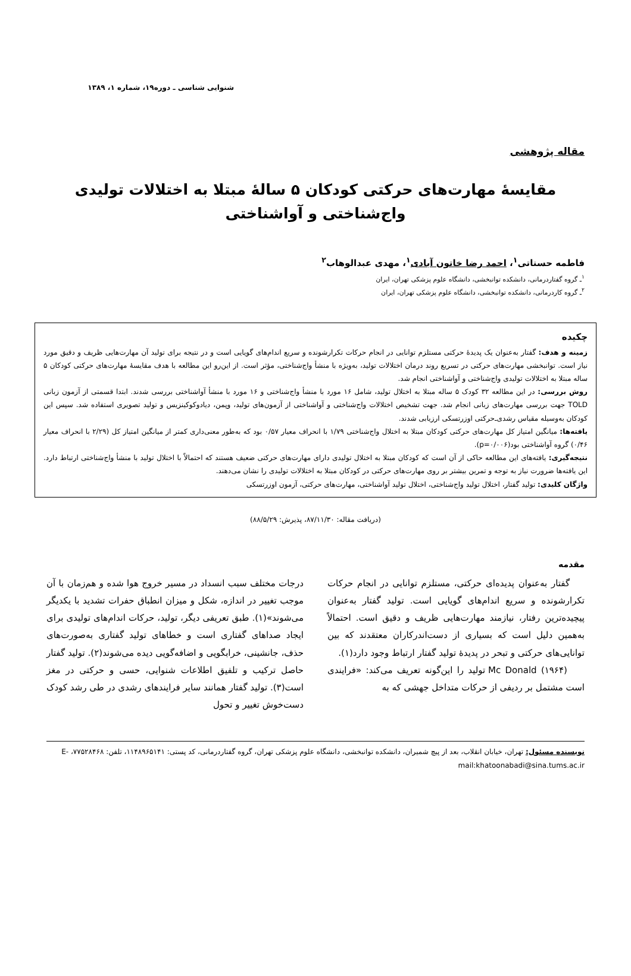شنوایی شناسی ـ دوره۱۹، شماره ۱، ۱۳۸۹
مقاله پژوهشی
مقایسۀ مهارت‌های حرکتی کودکان ۵ سالۀ مبتلا به اختلالات تولیدی واج‌شناختی و آواشناختی
فاطمه حسناتی<sup>۱</sup>، احمد رضا خاتون آبادی<sup>۱</sup>، مهدی عبدالوهاب<sup>۲</sup>
<sup>۱</sup> ـ گروه گفتاردرمانی، دانشکده توانبخشی، دانشگاه علوم پزشکی تهران، ایران
<sup>۲</sup> ـ گروه کاردرمانی، دانشکده توانبخشی، دانشگاه علوم پزشکی تهران، ایران
چکیده
زمینه و هدف: گفتار به‌عنوان یک پدیدۀ حرکتی مستلزم توانایی در انجام حرکات تکرارشونده و سریع اندام‌های گویایی است و در نتیجه برای تولید آن مهارت‌هایی ظریف و دقیق مورد نیاز است. توانبخشی مهارت‌های حرکتی در تسریع روند درمان اختلالات تولید، به‌ویژه با منشأ واج‌شناختی، مؤثر است. از این‌رو این مطالعه با هدف مقایسۀ مهارت‌های حرکتی کودکان ۵ ساله مبتلا به اختلالات تولیدی واج‌شناختی و آواشناختی انجام شد.
روش بررسی: در این مطالعه ۳۲ کودک ۵ ساله مبتلا به اختلال تولید، شامل ۱۶ مورد با منشأ واج‌شناختی و ۱۶ مورد با منشأ آواشناختی بررسی شدند. ابتدا قسمتی از آزمون زبانی TOLD جهت بررسی مهارت‌های زبانی انجام شد. جهت تشخیص اختلالات واج‌شناختی و آواشناختی از آزمون‌های تولید، وپمن، دیادوکوکینزیس و تولید تصویری استفاده شد. سپس این کودکان به‌وسیله مقیاس رشدی‌ـ‌حرکتی اوزرتسکی ارزیابی شدند.
یافته‌ها: میانگین امتیاز کل مهارت‌های حرکتی کودکان مبتلا به اختلال واج‌شناختی ۱/۷۹ با انحراف معیار ۰/۵۷ بود که به‌طور معنی‌داری کمتر از میانگین امتیاز کل (۲/۲۹ با انحراف معیار ۰/۴۶) گروه آواشناختی بود(p=۰/۰۰۶).
نتیجه‌گیری: یافته‌های این مطالعه حاکی از آن است که کودکان مبتلا به اختلال تولیدی دارای مهارت‌های حرکتی ضعیف هستند که احتمالاً با اختلال تولید با منشأ واج‌شناختی ارتباط دارد. این یافته‌ها ضرورت نیاز به توجه و تمرین بیشتر بر روی مهارت‌های حرکتی در کودکان مبتلا به اختلالات تولیدی را نشان می‌دهند.
واژگان کلیدی: تولید گفتار، اختلال تولید واج‌شناختی، اختلال تولید آواشناختی، مهارت‌های حرکتی، آزمون اوزرتسکی
(دریافت مقاله: ۸۷/۱۱/۳۰، پذیرش: ۸۸/۵/۲۹)
مقدمه
گفتار به‌عنوان پدیده‌ای حرکتی، مستلزم توانایی در انجام حرکات تکرارشونده و سریع اندام‌های گویایی است. تولید گفتار به‌عنوان پیچیده‌ترین رفتار، نیازمند مهارت‌هایی ظریف و دقیق است. احتمالاً به‌همین دلیل است که بسیاری از دست‌اندرکاران معتقدند که بین توانایی‌های حرکتی و تبحر در پدیدۀ تولید گفتار ارتباط وجود دارد(۱).
Mc Donald (۱۹۶۴) تولید را این‌گونه تعریف می‌کند: «فرایندی است مشتمل بر ردیفی از حرکات متداخل جهشی که به
درجات مختلف سبب انسداد در مسیر خروج هوا شده و هم‌زمان با آن موجب تغییر در اندازه، شکل و میزان انطباق حفرات تشدید با یکدیگر می‌شوند»(۱). طبق تعریفی دیگر، تولید، حرکات اندام‌های تولیدی برای ایجاد صداهای گفتاری است و خطاهای تولید گفتاری به‌صورت‌های حذف، جانشینی، خرابگویی و اضافه‌گویی دیده می‌شوند(۲). تولید گفتار حاصل ترکیب و تلفیق اطلاعات شنوایی، حسی و حرکتی در مغز است(۳). تولید گفتار همانند سایر فرایندهای رشدی در طی رشد کودک دست‌خوش تغییر و تحول
نویسنده مسئول: تهران، خیابان انقلاب، بعد از پیچ شمیران، دانشکده توانبخشی، دانشگاه علوم پزشکی تهران، گروه گفتاردرمانی، کد پستی: ۱۱۴۸۹۶۵۱۴۱، تلفن: ۷۷۵۲۸۴۶۸، E-mail:khatoonabadi@sina.tums.ac.ir